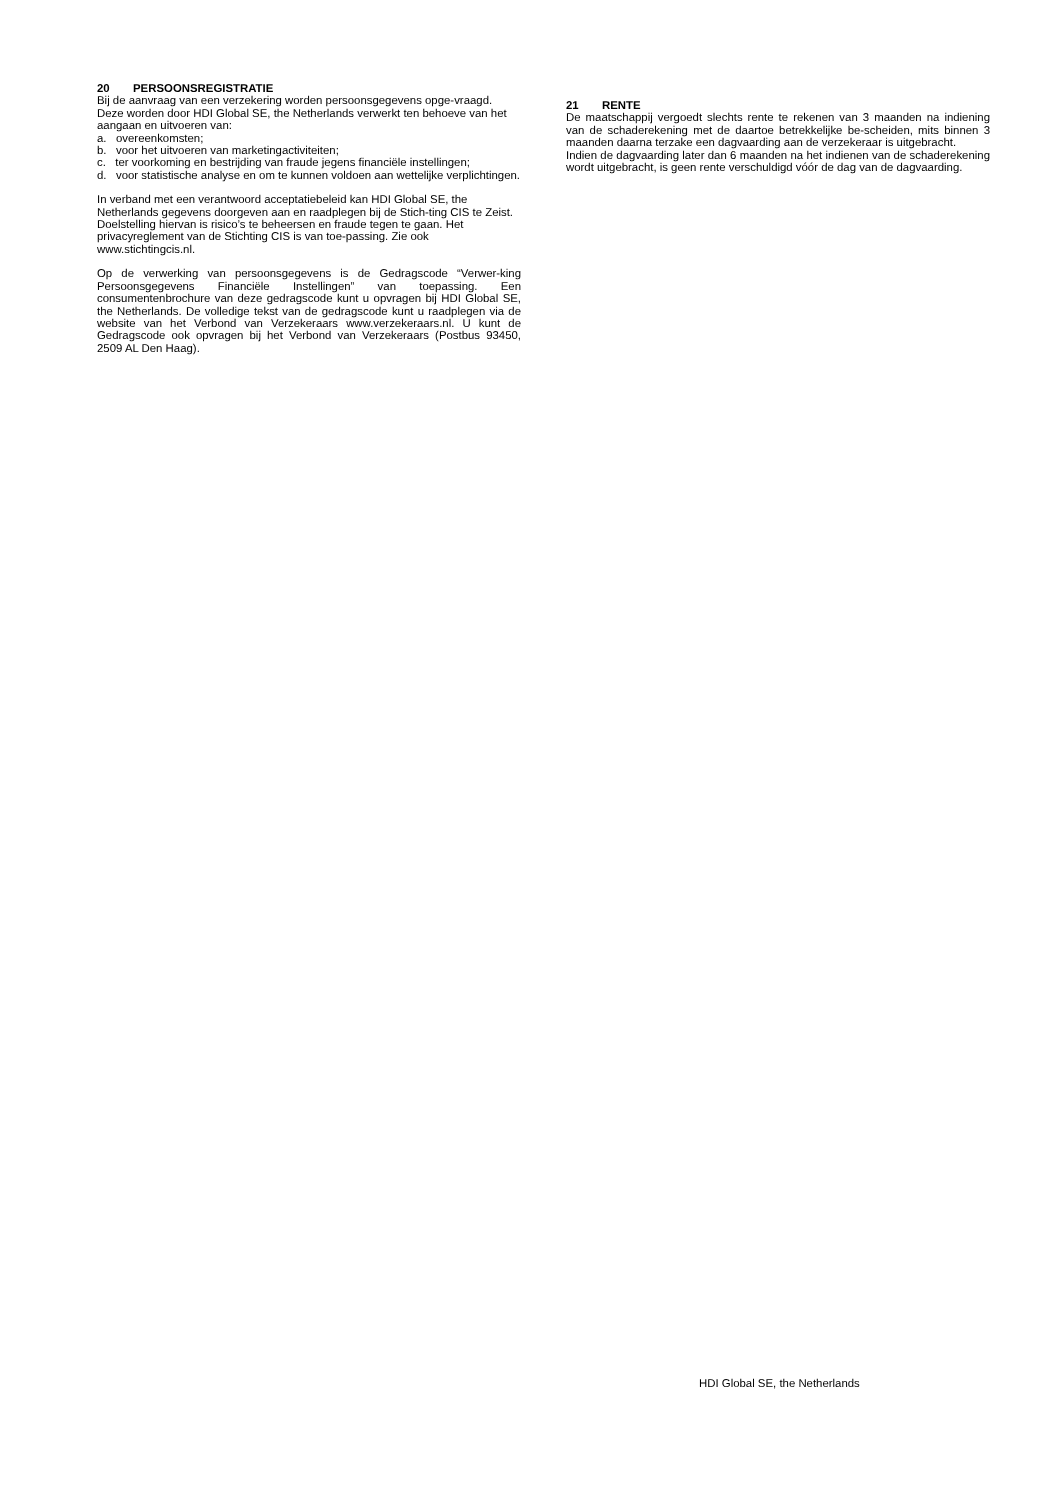20 PERSOONSREGISTRATIE
Bij de aanvraag van een verzekering worden persoonsgegevens opge-vraagd. Deze worden door HDI Global SE, the Netherlands verwerkt ten behoeve van het aangaan en uitvoeren van:
a. overeenkomsten;
b. voor het uitvoeren van marketingactiviteiten;
c. ter voorkoming en bestrijding van fraude jegens financiële instellingen;
d. voor statistische analyse en om te kunnen voldoen aan wettelijke verplichtingen.
In verband met een verantwoord acceptatiebeleid kan HDI Global SE, the Netherlands gegevens doorgeven aan en raadplegen bij de Stich-ting CIS te Zeist. Doelstelling hiervan is risico’s te beheersen en fraude tegen te gaan. Het privacyreglement van de Stichting CIS is van toe-passing. Zie ook www.stichtingcis.nl.
Op de verwerking van persoonsgegevens is de Gedragscode “Verwer-king Persoonsgegevens Financiële Instellingen” van toepassing. Een consumentenbrochure van deze gedragscode kunt u opvragen bij HDI Global SE, the Netherlands. De volledige tekst van de gedragscode kunt u raadplegen via de website van het Verbond van Verzekeraars www.verzekeraars.nl. U kunt de Gedragscode ook opvragen bij het Verbond van Verzekeraars (Postbus 93450, 2509 AL Den Haag).
21 RENTE
De maatschappij vergoedt slechts rente te rekenen van 3 maanden na indiening van de schaderekening met de daartoe betrekkelijke be-scheiden, mits binnen 3 maanden daarna terzake een dagvaarding aan de verzekeraar is uitgebracht.
Indien de dagvaarding later dan 6 maanden na het indienen van de schaderekening wordt uitgebracht, is geen rente verschuldigd vóór de dag van de dagvaarding.
HDI Global SE, the Netherlands